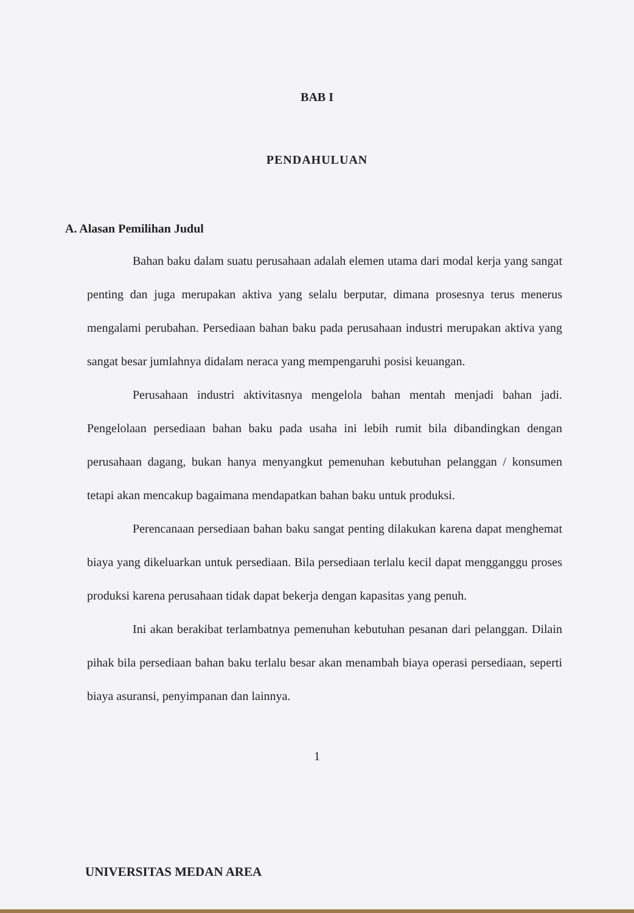BAB I
PENDAHULUAN
A. Alasan Pemilihan Judul
Bahan baku dalam suatu perusahaan adalah elemen utama dari modal kerja yang sangat penting dan juga merupakan aktiva yang selalu berputar, dimana prosesnya terus menerus mengalami perubahan. Persediaan bahan baku pada perusahaan industri merupakan aktiva yang sangat besar jumlahnya didalam neraca yang mempengaruhi posisi keuangan.
Perusahaan industri aktivitasnya mengelola bahan mentah menjadi bahan jadi. Pengelolaan persediaan bahan baku pada usaha ini lebih rumit bila dibandingkan dengan perusahaan dagang, bukan hanya menyangkut pemenuhan kebutuhan pelanggan / konsumen tetapi akan mencakup bagaimana mendapatkan bahan baku untuk produksi.
Perencanaan persediaan bahan baku sangat penting dilakukan karena dapat menghemat biaya yang dikeluarkan untuk persediaan. Bila persediaan terlalu kecil dapat mengganggu proses produksi karena perusahaan tidak dapat bekerja dengan kapasitas yang penuh.
Ini akan berakibat terlambatnya pemenuhan kebutuhan pesanan dari pelanggan. Dilain pihak bila persediaan bahan baku terlalu besar akan menambah biaya operasi persediaan, seperti biaya asuransi, penyimpanan dan lainnya.
1
UNIVERSITAS MEDAN AREA